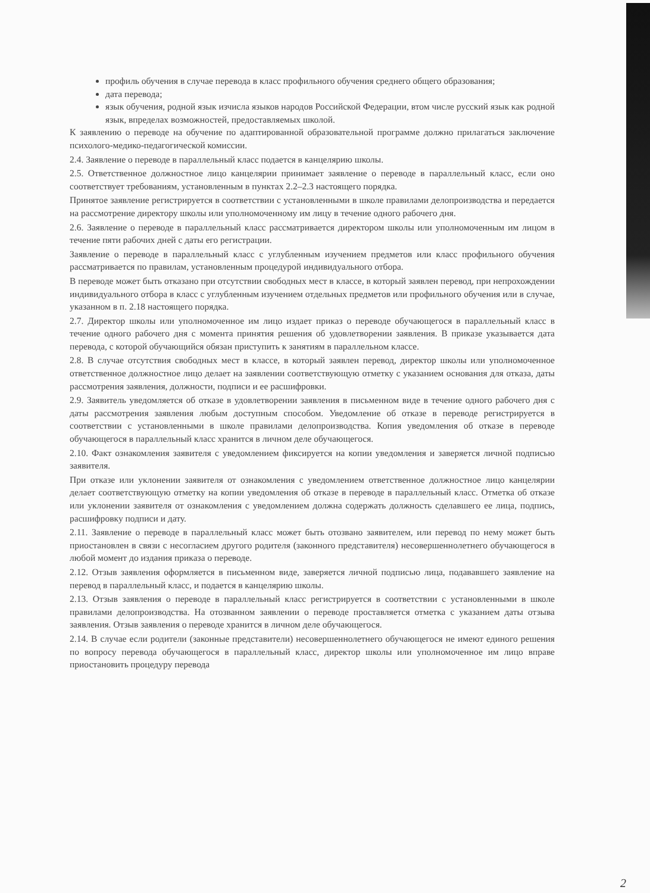профиль обучения в случае перевода в класс профильного обучения среднего общего образования;
дата перевода;
язык обучения, родной язык изчисла языков народов Российской Федерации, втом числе русский язык как родной язык, впределах возможностей, предоставляемых школой.
К заявлению о переводе на обучение по адаптированной образовательной программе должно прилагаться заключение психолого-медико-педагогической комиссии.
2.4. Заявление о переводе в параллельный класс подается в канцелярию школы.
2.5. Ответственное должностное лицо канцелярии принимает заявление о переводе в параллельный класс, если оно соответствует требованиям, установленным в пунктах 2.2–2.3 настоящего порядка.
Принятое заявление регистрируется в соответствии с установленными в школе правилами делопроизводства и передается на рассмотрение директору школы или уполномоченному им лицу в течение одного рабочего дня.
2.6. Заявление о переводе в параллельный класс рассматривается директором школы или уполномоченным им лицом в течение пяти рабочих дней с даты его регистрации.
Заявление о переводе в параллельный класс с углубленным изучением предметов или класс профильного обучения рассматривается по правилам, установленным процедурой индивидуального отбора.
В переводе может быть отказано при отсутствии свободных мест в классе, в который заявлен перевод, при непрохождении индивидуального отбора в класс с углубленным изучением отдельных предметов или профильного обучения или в случае, указанном в п. 2.18 настоящего порядка.
2.7. Директор школы или уполномоченное им лицо издает приказ о переводе обучающегося в параллельный класс в течение одного рабочего дня с момента принятия решения об удовлетворении заявления. В приказе указывается дата перевода, с которой обучающийся обязан приступить к занятиям в параллельном классе.
2.8. В случае отсутствия свободных мест в классе, в который заявлен перевод, директор школы или уполномоченное ответственное должностное лицо делает на заявлении соответствующую отметку с указанием основания для отказа, даты рассмотрения заявления, должности, подписи и ее расшифровки.
2.9. Заявитель уведомляется об отказе в удовлетворении заявления в письменном виде в течение одного рабочего дня с даты рассмотрения заявления любым доступным способом. Уведомление об отказе в переводе регистрируется в соответствии с установленными в школе правилами делопроизводства. Копия уведомления об отказе в переводе обучающегося в параллельный класс хранится в личном деле обучающегося.
2.10. Факт ознакомления заявителя с уведомлением фиксируется на копии уведомления и заверяется личной подписью заявителя.
При отказе или уклонении заявителя от ознакомления с уведомлением ответственное должностное лицо канцелярии делает соответствующую отметку на копии уведомления об отказе в переводе в параллельный класс. Отметка об отказе или уклонении заявителя от ознакомления с уведомлением должна содержать должность сделавшего ее лица, подпись, расшифровку подписи и дату.
2.11. Заявление о переводе в параллельный класс может быть отозвано заявителем, или перевод по нему может быть приостановлен в связи с несогласием другого родителя (законного представителя) несовершеннолетнего обучающегося в любой момент до издания приказа о переводе.
2.12. Отзыв заявления оформляется в письменном виде, заверяется личной подписью лица, подававшего заявление на перевод в параллельный класс, и подается в канцелярию школы.
2.13. Отзыв заявления о переводе в параллельный класс регистрируется в соответствии с установленными в школе правилами делопроизводства. На отозванном заявлении о переводе проставляется отметка с указанием даты отзыва заявления. Отзыв заявления о переводе хранится в личном деле обучающегося.
2.14. В случае если родители (законные представители) несовершеннолетнего обучающегося не имеют единого решения по вопросу перевода обучающегося в параллельный класс, директор школы или уполномоченное им лицо вправе приостановить процедуру перевода
2